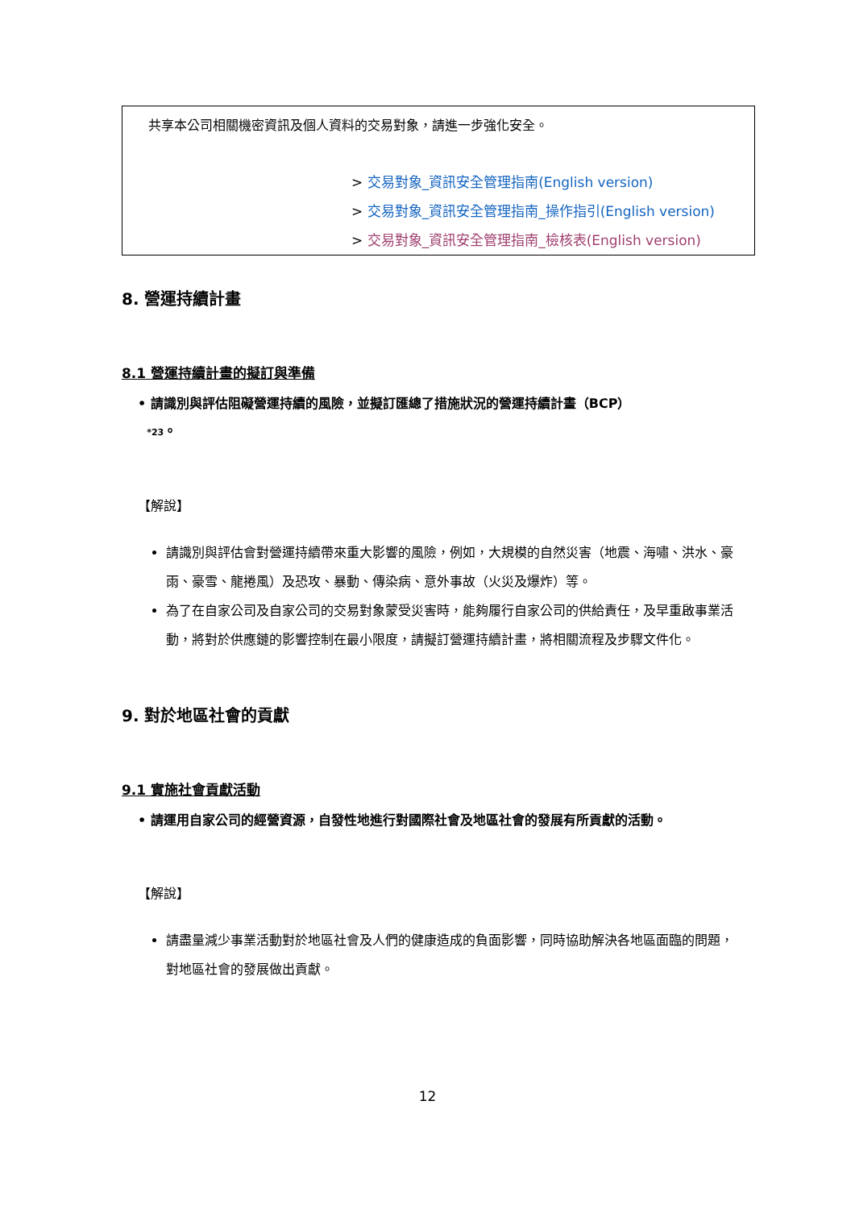共享本公司相關機密資訊及個人資料的交易對象，請進一步強化安全。
> 交易對象_資訊安全管理指南(English version)
> 交易對象_資訊安全管理指南_操作指引(English version)
> 交易對象_資訊安全管理指南_檢核表(English version)
8. 營運持續計畫
8.1 營運持續計畫的擬訂與準備
• 請識別與評估阻礙營運持續的風險，並擬訂匯總了措施狀況的營運持續計畫（BCP）
*23。
【解說】
請識別與評估會對營運持續帶來重大影響的風險，例如，大規模的自然災害（地震、海嘯、洪水、豪雨、豪雪、龍捲風）及恐攻、暴動、傳染病、意外事故（火災及爆炸）等。
為了在自家公司及自家公司的交易對象蒙受災害時，能夠履行自家公司的供給責任，及早重啟事業活動，將對於供應鏈的影響控制在最小限度，請擬訂營運持續計畫，將相關流程及步驟文件化。
9. 對於地區社會的貢獻
9.1 實施社會貢獻活動
• 請運用自家公司的經營資源，自發性地進行對國際社會及地區社會的發展有所貢獻的活動。
【解說】
請盡量減少事業活動對於地區社會及人們的健康造成的負面影響，同時協助解決各地區面臨的問題，對地區社會的發展做出貢獻。
12